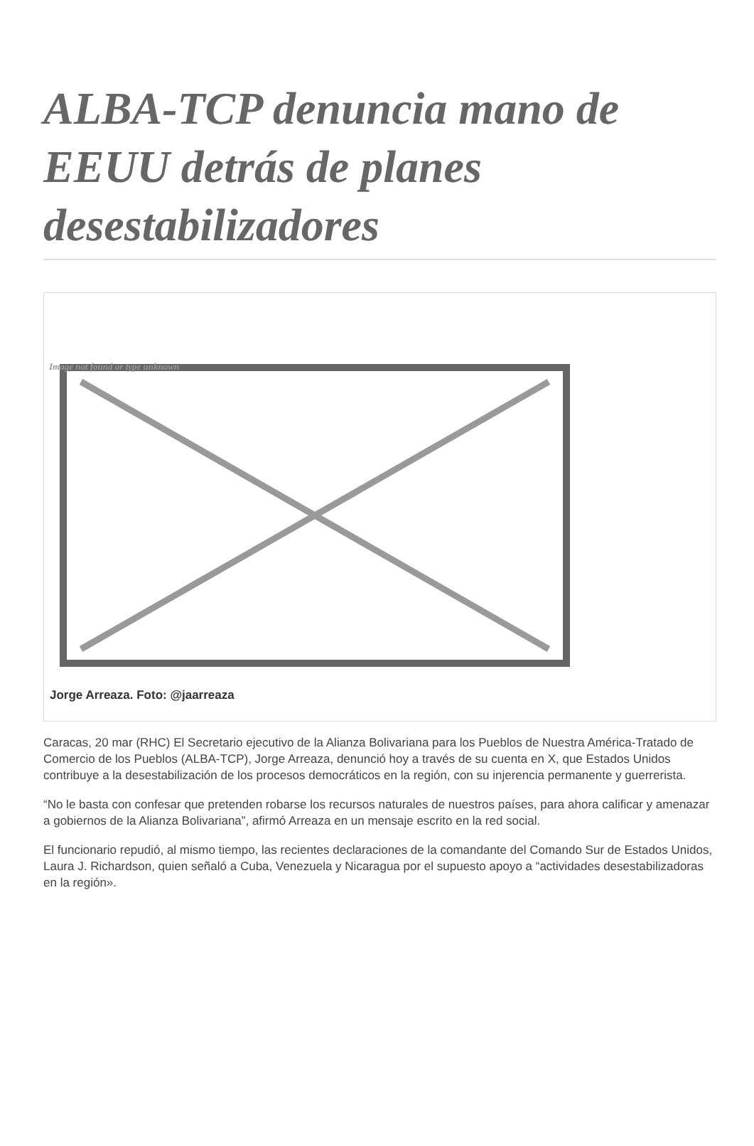ALBA-TCP denuncia mano de EEUU detrás de planes desestabilizadores
Image not found or type unknown
Jorge Arreaza. Foto: @jaarreaza
Caracas, 20 mar (RHC) El Secretario ejecutivo de la Alianza Bolivariana para los Pueblos de Nuestra América-Tratado de Comercio de los Pueblos (ALBA-TCP), Jorge Arreaza, denunció hoy a través de su cuenta en X, que Estados Unidos contribuye a la desestabilización de los procesos democráticos en la región, con su injerencia permanente y guerrerista.
“No le basta con confesar que pretenden robarse los recursos naturales de nuestros países, para ahora calificar y amenazar a gobiernos de la Alianza Bolivariana”, afirmó Arreaza en un mensaje escrito en la red social.
El funcionario repudió, al mismo tiempo, las recientes declaraciones de la comandante del Comando Sur de Estados Unidos, Laura J. Richardson, quien señaló a Cuba, Venezuela y Nicaragua por el supuesto apoyo a “actividades desestabilizadoras en la región».